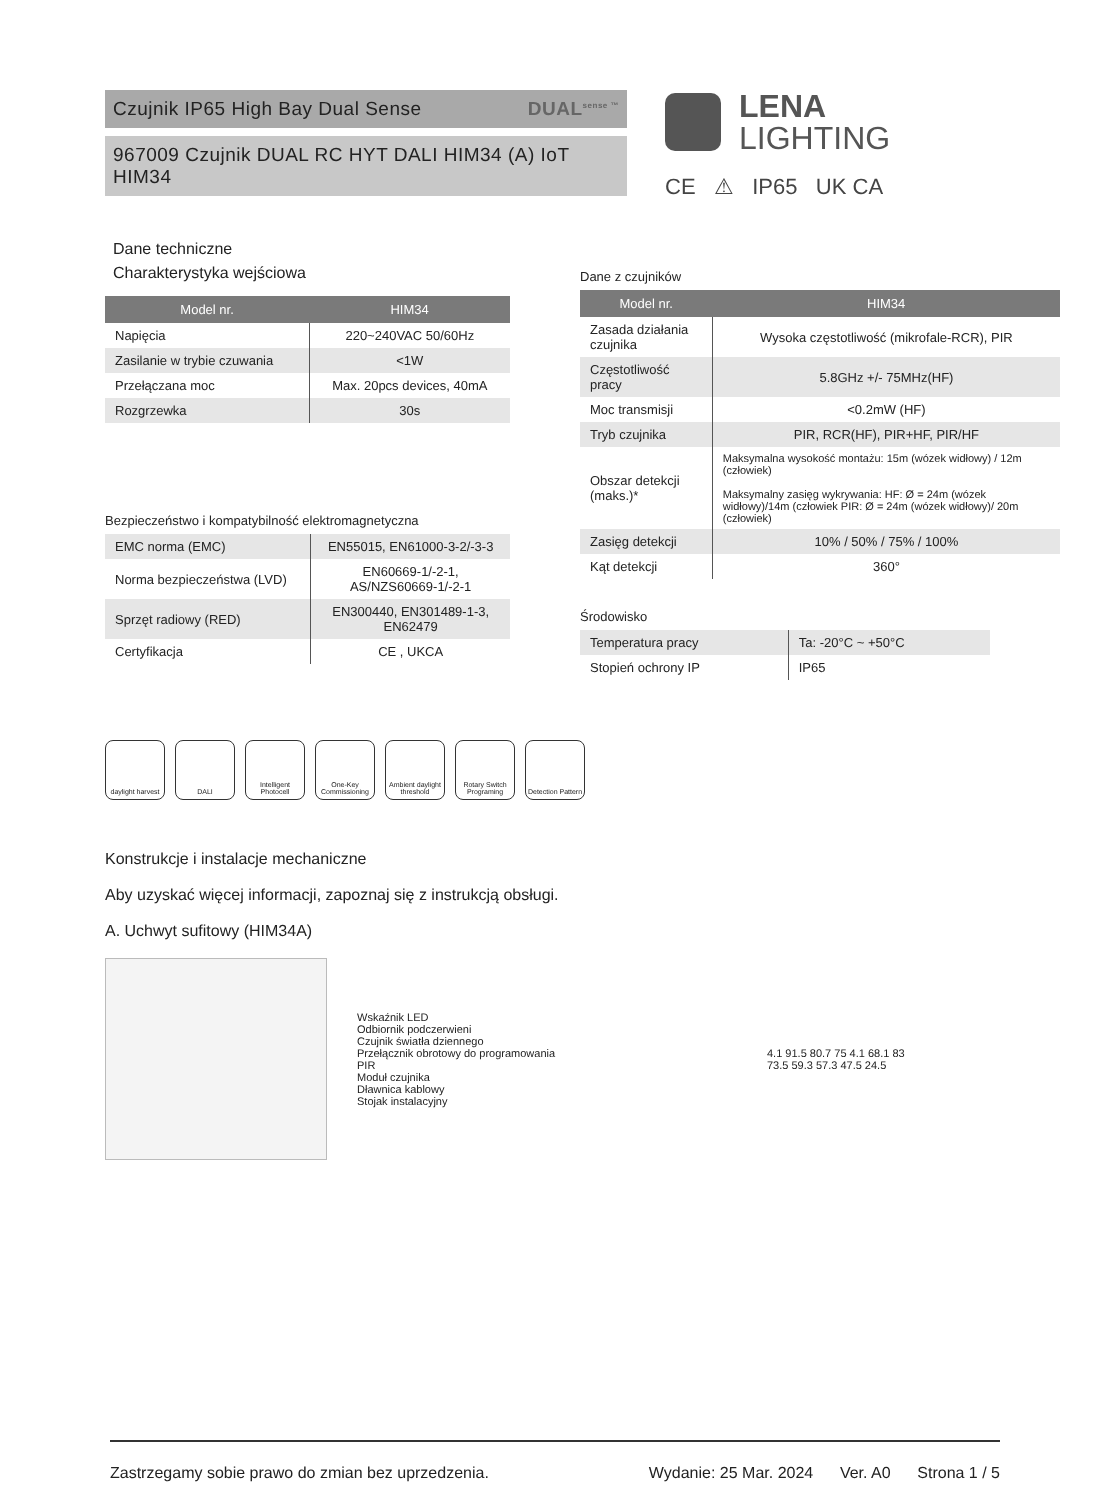Czujnik IP65 High Bay Dual Sense DUAL<sup>sense ™</sup>
967009 Czujnik DUAL RC HYT DALI HIM34 (A) IoT HIM34
LENA
LIGHTING
CE ⚠ IP65 UK CA
Dane techniczne
Charakterystyka wejściowa
| Model nr. | HIM34 |
| --- | --- |
| Napięcia | 220~240VAC 50/60Hz |
| Zasilanie w trybie czuwania | <1W |
| Przełączana moc | Max. 20pcs devices, 40mA |
| Rozgrzewka | 30s |
Bezpieczeństwo i kompatybilność elektromagnetyczna
| EMC norma (EMC) | EN55015, EN61000-3-2/-3-3 |
| Norma bezpieczeństwa (LVD) | EN60669-1/-2-1, AS/NZS60669-1/-2-1 |
| Sprzęt radiowy (RED) | EN300440, EN301489-1-3, EN62479 |
| Certyfikacja | CE , UKCA |
Dane z czujników
| Model nr. | HIM34 |
| --- | --- |
| Zasada działania czujnika | Wysoka częstotliwość (mikrofale-RCR), PIR |
| Częstotliwość pracy | 5.8GHz +/- 75MHz(HF) |
| Moc transmisji | <0.2mW (HF) |
| Tryb czujnika | PIR, RCR(HF), PIR+HF, PIR/HF |
| Obszar detekcji (maks.)* | Maksymalna wysokość montażu: 15m (wózek widłowy) / 12m (człowiek) Maksymalny zasięg wykrywania: HF: Ø = 24m (wózek widłowy)/14m (człowiek PIR: Ø = 24m (wózek widłowy)/ 20m (człowiek) |
| Zasięg detekcji | 10% / 50% / 75% / 100% |
| Kąt detekcji | 360° |
Środowisko
| Temperatura pracy | Ta: -20°C ~ +50°C |
| Stopień ochrony IP | IP65 |
daylight harvest
DALI Intelligent Photocell
One-Key Commissioning
Ambient daylight threshold
Rotary Switch Programing
Detection Pattern
Konstrukcje i instalacje mechaniczne
Aby uzyskać więcej informacji, zapoznaj się z instrukcją obsługi.
A. Uchwyt sufitowy (HIM34A)
Wskaźnik LED
Odbiornik podczerwieni
Czujnik światła dziennego
Przełącznik obrotowy do programowania
PIR
Moduł czujnika
Dławnica kablowy
Stojak instalacyjny
4.1 91.5 80.7 75 4.1 68.1 83
73.5 59.3 57.3 47.5 24.5
Zastrzegamy sobie prawo do zmian bez uprzedzenia. Wydanie: 25 Mar. 2024 Ver. A0 Strona 1 / 5